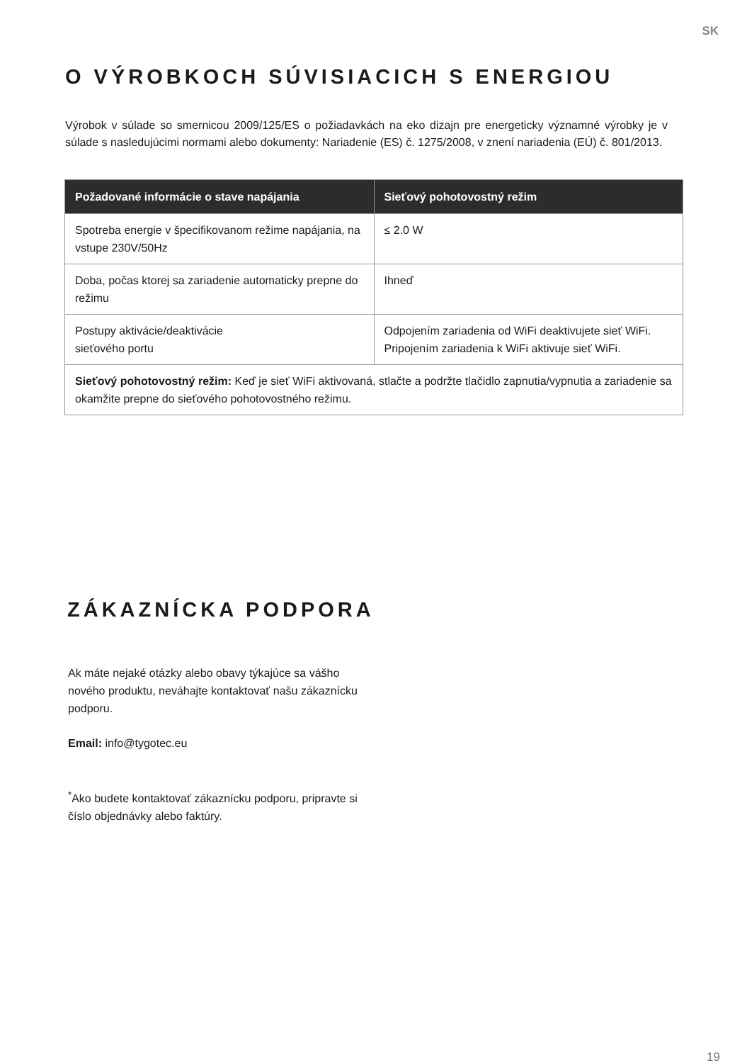SK
O VÝROBKOCH SÚVISIACICH S ENERGIOU
Výrobok v súlade so smernicou 2009/125/ES o požiadavkách na eko dizajn pre energeticky významné výrobky je v súlade s nasledujúcimi normami alebo dokumenty: Nariadenie (ES) č. 1275/2008, v znení nariadenia (EÚ) č. 801/2013.
| Požadované informácie o stave napájania | Sieťový pohotovostný režim |
| --- | --- |
| Spotreba energie v špecifikovanom režime napájania, na vstupe 230V/50Hz | ≤ 2.0 W |
| Doba, počas ktorej sa zariadenie automaticky prepne do režimu | Ihneď |
| Postupy aktivácie/deaktivácie sieťového portu | Odpojením zariadenia od WiFi deaktivujete sieť WiFi. Pripojením zariadenia k WiFi aktivuje sieť WiFi. |
| Sieťový pohotovostný režim: Keď je sieť WiFi aktivovaná, stlačte a podržte tlačidlo zapnutia/vypnutia a zariadenie sa okamžite prepne do sieťového pohotovostného režimu. | |
ZÁKAZNÍCKA PODPORA
Ak máte nejaké otázky alebo obavy týkajúce sa vášho nového produktu, neváhajte kontaktovať našu zákaznícku podporu.
Email: info@tygotec.eu
<sup>*</sup> Ako budete kontaktovať zákaznícku podporu, pripravte si číslo objednávky alebo faktúry.
19